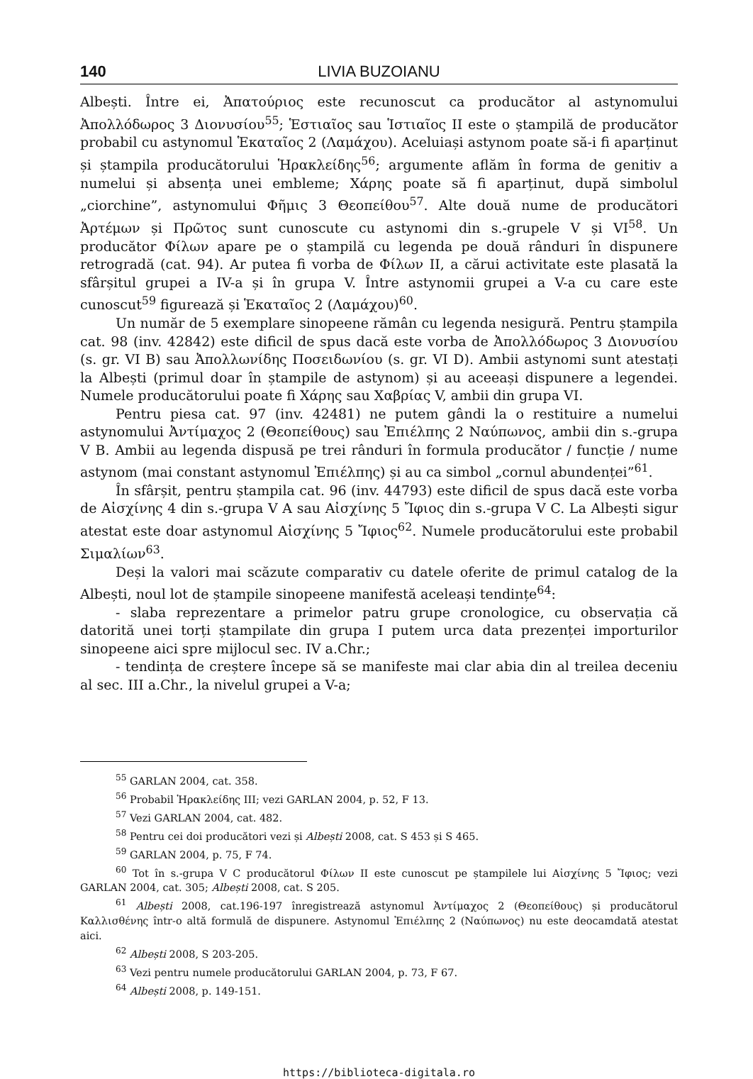140 LIVIA BUZOIANU
Albești. Între ei, Ἀπατούριος este recunoscut ca producător al astynomului Ἀπολλόδωρος 3 Διονυσίου<sup>55</sup>; Ἑστιαῖος sau Ἱστιαῖος II este o ștampilă de producător probabil cu astynomul Ἑκαταῖος 2 (Λαμάχου). Aceluiași astynom poate să-i fi aparținut și ștampila producătorului Ἡρακλείδης<sup>56</sup>; argumente aflăm în forma de genitiv a numelui și absența unei embleme; Χάρης poate să fi aparținut, după simbolul „ciorchine”, astynomului Φῆμις 3 Θεοπείθου<sup>57</sup>. Alte două nume de producători Ἀρτέμων și Πρῶτος sunt cunoscute cu astynomi din s.-grupele V și VI<sup>58</sup>. Un producător Φίλων apare pe o ștampilă cu legenda pe două rânduri în dispunere retrogradă (cat. 94). Ar putea fi vorba de Φίλων II, a cărui activitate este plasată la sfârșitul grupei a IV-a și în grupa V. Între astynomii grupei a V-a cu care este cunoscut<sup>59</sup> figurează și Ἑκαταῖος 2 (Λαμάχου)<sup>60</sup>.
Un număr de 5 exemplare sinopeene rămân cu legenda nesigură. Pentru ștampila cat. 98 (inv. 42842) este dificil de spus dacă este vorba de Ἀπολλόδωρος 3 Διονυσίου (s. gr. VI B) sau Ἀπολλωνίδης Ποσειδωνίου (s. gr. VI D). Ambii astynomi sunt atestați la Albești (primul doar în ștampile de astynom) și au aceeași dispunere a legendei. Numele producătorului poate fi Χάρης sau Χαβρίας V, ambii din grupa VI.
Pentru piesa cat. 97 (inv. 42481) ne putem gândi la o restituire a numelui astynomului Ἀντίμαχος 2 (Θεοπείθους) sau Ἐπιέλπης 2 Ναύπωνος, ambii din s.-grupa V B. Ambii au legenda dispusă pe trei rânduri în formula producător / funcție / nume astynom (mai constant astynomul Ἐπιέλπης) și au ca simbol „cornul abundenței”<sup>61</sup>.
În sfârșit, pentru ștampila cat. 96 (inv. 44793) este dificil de spus dacă este vorba de Αἰσχίνης 4 din s.-grupa V A sau Αἰσχίνης 5 Ἴφιος din s.-grupa V C. La Albești sigur atestat este doar astynomul Αἰσχίνης 5 Ἴφιος<sup>62</sup>. Numele producătorului este probabil Σιμαλίων<sup>63</sup>.
Deși la valori mai scăzute comparativ cu datele oferite de primul catalog de la Albești, noul lot de ștampile sinopeene manifestă aceleași tendințe<sup>64</sup>:
- slaba reprezentare a primelor patru grupe cronologice, cu observația că datorită unei torți ștampilate din grupa I putem urca data prezenței importurilor sinopeene aici spre mijlocul sec. IV a.Chr.;
- tendința de creștere începe să se manifeste mai clar abia din al treilea deceniu al sec. III a.Chr., la nivelul grupei a V-a;
<sup>55</sup> GARLAN 2004, cat. 358.
<sup>56</sup> Probabil Ἡρακλείδης III; vezi GARLAN 2004, p. 52, F 13.
<sup>57</sup> Vezi GARLAN 2004, cat. 482.
<sup>58</sup> Pentru cei doi producători vezi și Albești 2008, cat. S 453 și S 465.
<sup>59</sup> GARLAN 2004, p. 75, F 74.
<sup>60</sup> Tot în s.-grupa V C producătorul Φίλων II este cunoscut pe ștampilele lui Αἰσχίνης 5 Ἴφιος; vezi GARLAN 2004, cat. 305; Albești 2008, cat. S 205.
<sup>61</sup> Albești 2008, cat.196-197 înregistrează astynomul Ἀντίμαχος 2 (Θεοπείθους) și producătorul Καλλισθένης într-o altă formulă de dispunere. Astynomul Ἐπιέλπης 2 (Ναύπωνος) nu este deocamdată atestat aici.
<sup>62</sup> Albești 2008, S 203-205.
<sup>63</sup> Vezi pentru numele producătorului GARLAN 2004, p. 73, F 67.
<sup>64</sup> Albești 2008, p. 149-151.
https://biblioteca-digitala.ro